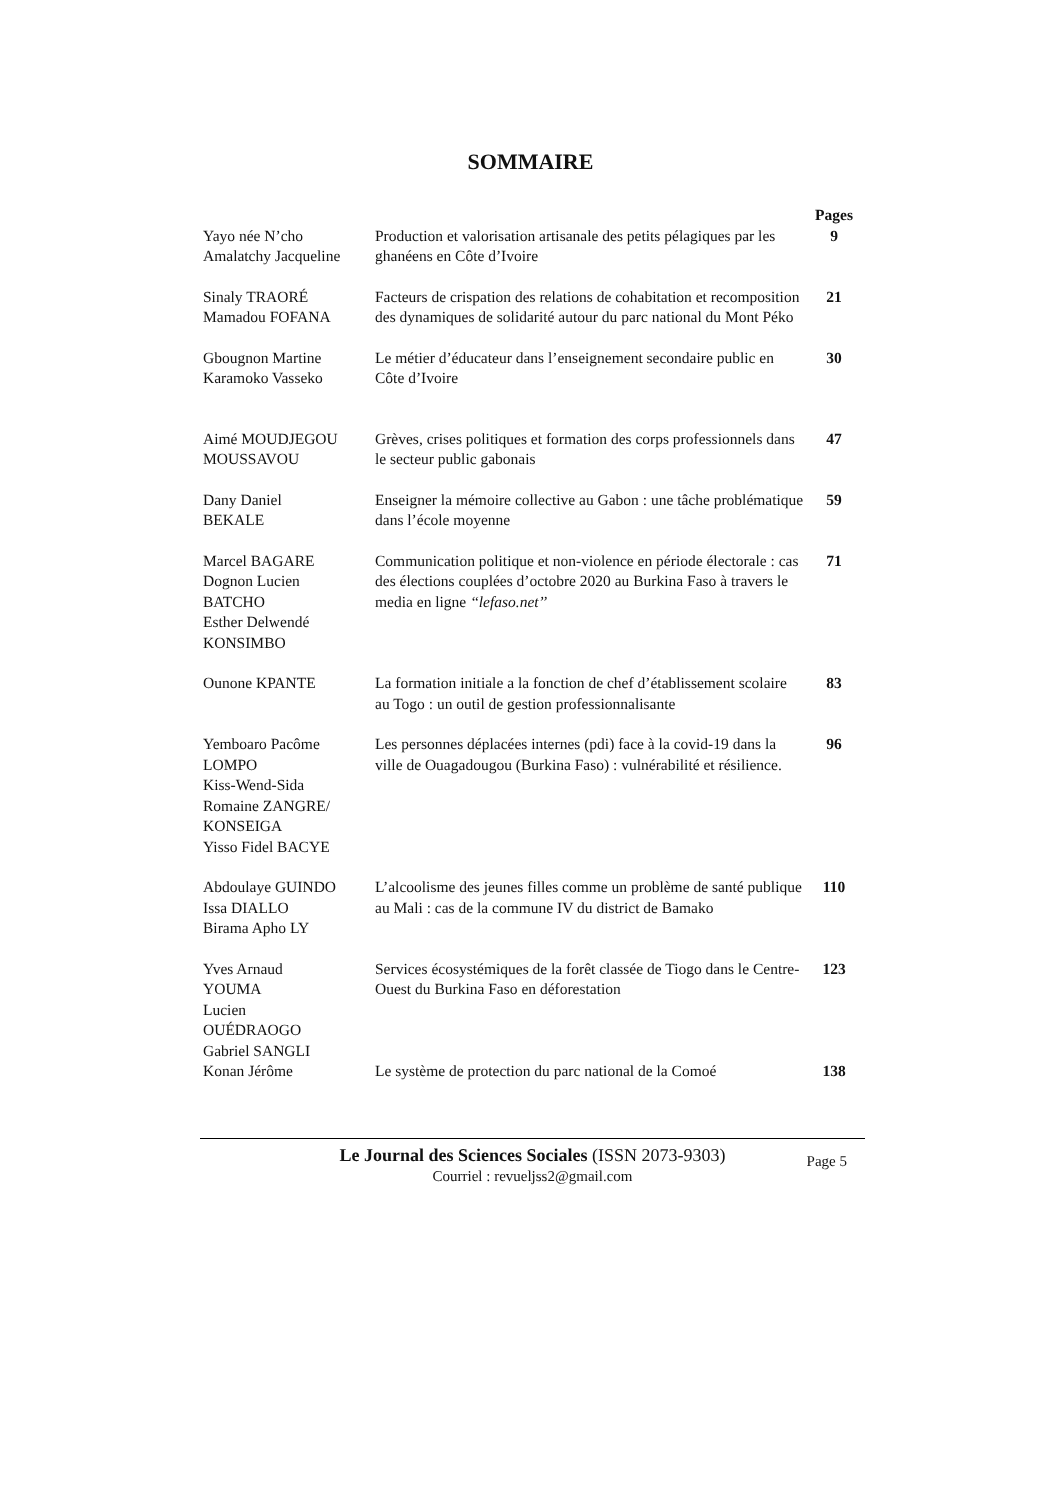SOMMAIRE
| | | Pages |
| --- | --- | --- |
| Yayo née N’cho Amalatchy Jacqueline | Production et valorisation artisanale des petits pélagiques par les ghanéens en Côte d’Ivoire | 9 |
| Sinaly TRAORÉ Mamadou FOFANA | Facteurs de crispation des relations de cohabitation et recomposition des dynamiques de solidarité autour du parc national du Mont Péko | 21 |
| Gbougnon Martine Karamoko Vasseko | Le métier d’éducateur dans l’enseignement secondaire public en Côte d’Ivoire | 30 |
| Aimé MOUDJEGOU MOUSSAVOU | Grèves, crises politiques et formation des corps professionnels dans le secteur public gabonais | 47 |
| Dany Daniel BEKALE | Enseigner la mémoire collective au Gabon : une tâche problématique dans l’école moyenne | 59 |
| Marcel BAGARE Dognon Lucien BATCHO Esther Delwendé KONSIMBO | Communication politique et non-violence en période électorale : cas des élections couplées d’octobre 2020 au Burkina Faso à travers le media en ligne ‘‘lefaso.net’’ | 71 |
| Ounone KPANTE | La formation initiale a la fonction de chef d’établissement scolaire au Togo : un outil de gestion professionnalisante | 83 |
| Yemboaro Pacôme LOMPO Kiss-Wend-Sida Romaine ZANGRE/ KONSEIGA Yisso Fidel BACYE | Les personnes déplacées internes (pdi) face à la covid-19 dans la ville de Ouagadougou (Burkina Faso) : vulnérabilité et résilience. | 96 |
| Abdoulaye GUINDO Issa DIALLO Birama Apho LY | L’alcoolisme des jeunes filles comme un problème de santé publique au Mali : cas de la commune IV du district de Bamako | 110 |
| Yves Arnaud YOUMA Lucien OUÉDRAOGO Gabriel SANGLI | Services écosystémiques de la forêt classée de Tiogo dans le Centre-Ouest du Burkina Faso en déforestation | 123 |
| Konan Jérôme | Le système de protection du parc national de la Comoé | 138 |
Le Journal des Sciences Sociales (ISSN 2073-9303)
Courriel : revueljss2@gmail.com
Page 5